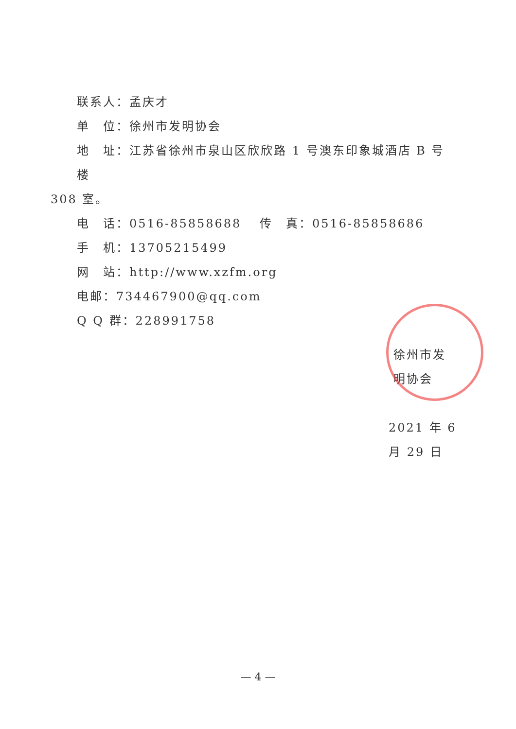联系人：孟庆才
单　位：徐州市发明协会
地　址：江苏省徐州市泉山区欣欣路 1 号澳东印象城酒店 B 号楼
308 室。
电　话：0516-85858688　 传　真：0516-85858686
手　机：13705215499
网　站：http://www.xzfm.org
电邮：734467900@qq.com
Q Q 群：228991758
徐州市发明协会
2021 年 6 月 29 日
— 4 —